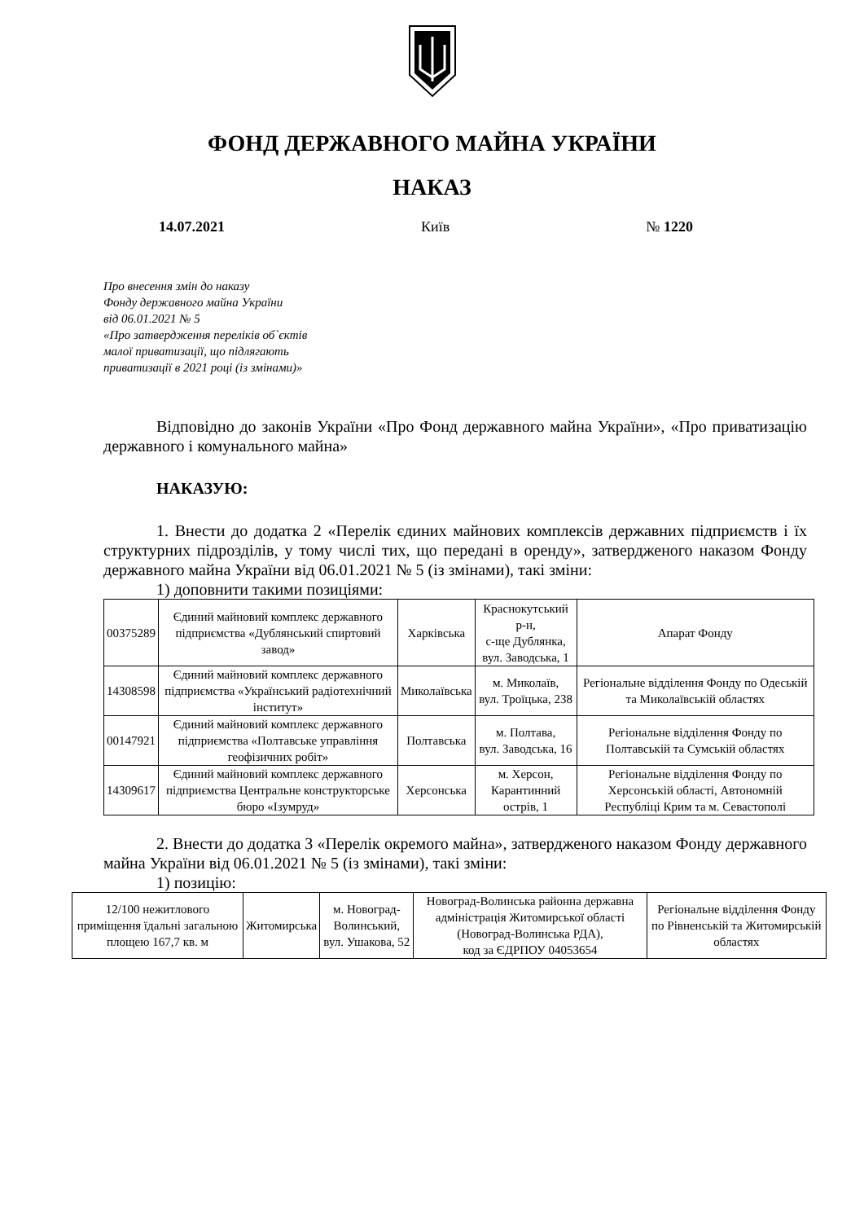ФОНД ДЕРЖАВНОГО МАЙНА УКРАЇНИ
НАКАЗ
14.07.2021 Київ № 1220
Про внесення змін до наказу
Фонду державного майна України
від 06.01.2021 № 5
«Про затвердження переліків об`єктів
малої приватизації, що підлягають
приватизації в 2021 році (із змінами)»
Відповідно до законів України «Про Фонд державного майна України», «Про приватизацію державного і комунального майна»
НАКАЗУЮ:
1. Внести до додатка 2 «Перелік єдиних майнових комплексів державних підприємств і їх структурних підрозділів, у тому числі тих, що передані в оренду», затвердженого наказом Фонду державного майна України від 06.01.2021 № 5 (із змінами), такі зміни:
1) доповнити такими позиціями:
| 00375289 | Єдиний майновий комплекс державного підприємства «Дублянський спиртовий завод» | Харківська | Краснокутський р-н, с-ще Дублянка, вул. Заводська, 1 | Апарат Фонду |
| 14308598 | Єдиний майновий комплекс державного підприємства «Український радіотехнічний інститут» | Миколаївська | м. Миколаїв, вул. Троїцька, 238 | Регіональне відділення Фонду по Одеській та Миколаївській областях |
| 00147921 | Єдиний майновий комплекс державного підприємства «Полтавське управління геофізичних робіт» | Полтавська | м. Полтава, вул. Заводська, 16 | Регіональне відділення Фонду по Полтавській та Сумській областях |
| 14309617 | Єдиний майновий комплекс державного підприємства Центральне конструкторське бюро «Ізумруд» | Херсонська | м. Херсон, Карантинний острів, 1 | Регіональне відділення Фонду по Херсонській області, Автономній Республіці Крим та м. Севастополі |
2. Внести до додатка 3 «Перелік окремого майна», затвердженого наказом Фонду державного майна України від 06.01.2021 № 5 (із змінами), такі зміни:
1) позицію:
| 12/100 нежитлового приміщення їдальні загальною площею 167,7 кв. м | Житомирська | м. Новоград-Волинський, вул. Ушакова, 52 | Новоград-Волинська районна державна адміністрація Житомирської області (Новоград-Волинська РДА), код за ЄДРПОУ 04053654 | Регіональне відділення Фонду по Рівненській та Житомирській областях |